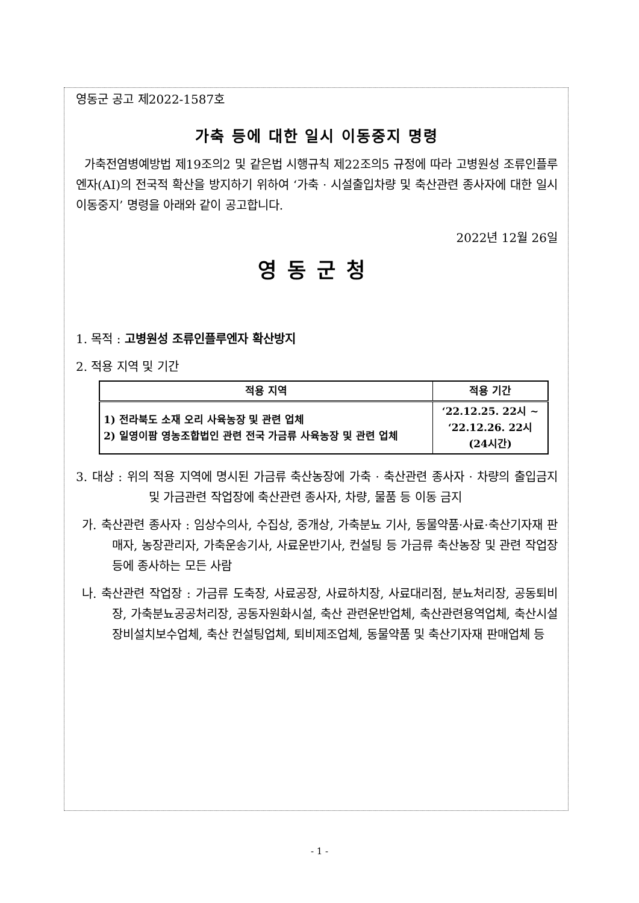영동군 공고 제2022-1587호
가축 등에 대한 일시 이동중지 명령
가축전염병예방법 제19조의2 및 같은법 시행규칙 제22조의5 규정에 따라 고병원성 조류인플루엔자(AI)의 전국적 확산을 방지하기 위하여 ‘가축 · 시설출입차량 및 축산관련 종사자에 대한 일시 이동중지’ 명령을 아래와 같이 공고합니다.
2022년 12월 26일
영동군청
1. 목적 : 고병원성 조류인플루엔자 확산방지
2. 적용 지역 및 기간
| 적용 지역 | 적용 기간 |
| --- | --- |
| 1) 전라북도 소재 오리 사육농장 및 관련 업체 2) 일영이팜 영농조합법인 관련 전국 가금류 사육농장 및 관련 업체 | ‘22.12.25. 22시 ~ ‘22.12.26. 22시 (24시간) |
3. 대상 : 위의 적용 지역에 명시된 가금류 축산농장에 가축 · 축산관련 종사자 · 차량의 출입금지 및 가금관련 작업장에 축산관련 종사자, 차량, 물품 등 이동 금지
가. 축산관련 종사자 : 임상수의사, 수집상, 중개상, 가축분뇨 기사, 동물약품·사료·축산기자재 판매자, 농장관리자, 가축운송기사, 사료운반기사, 컨설팅 등 가금류 축산농장 및 관련 작업장 등에 종사하는 모든 사람
나. 축산관련 작업장 : 가금류 도축장, 사료공장, 사료하치장, 사료대리점, 분뇨처리장, 공동퇴비장, 가축분뇨공공처리장, 공동자원화시설, 축산 관련운반업체, 축산관련용역업체, 축산시설장비설치보수업체, 축산 컨설팅업체, 퇴비제조업체, 동물약품 및 축산기자재 판매업체 등
- 1 -